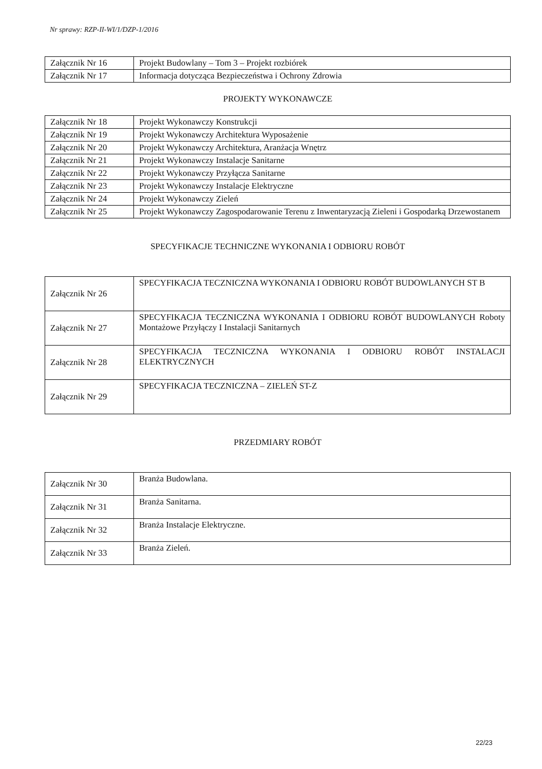Nr sprawy: RZP-II-WI/1/DZP-1/2016
| Załącznik Nr 16 | Projekt Budowlany – Tom 3 – Projekt rozbiórek |
| Załącznik Nr 17 | Informacja dotycząca Bezpieczeństwa i Ochrony Zdrowia |
PROJEKTY WYKONAWCZE
| Załącznik Nr 18 | Projekt Wykonawczy Konstrukcji |
| Załącznik Nr 19 | Projekt Wykonawczy Architektura Wyposażenie |
| Załącznik Nr 20 | Projekt Wykonawczy Architektura, Aranżacja Wnętrz |
| Załącznik Nr 21 | Projekt Wykonawczy Instalacje Sanitarne |
| Załącznik Nr 22 | Projekt Wykonawczy Przyłącza Sanitarne |
| Załącznik Nr 23 | Projekt Wykonawczy Instalacje Elektryczne |
| Załącznik Nr 24 | Projekt Wykonawczy Zieleń |
| Załącznik Nr 25 | Projekt Wykonawczy Zagospodarowanie Terenu z Inwentaryzacją Zieleni i Gospodarką Drzewostanem |
SPECYFIKACJE TECHNICZNE WYKONANIA I ODBIORU ROBÓT
| Załącznik Nr 26 | SPECYFIKACJA TECZNICZNA WYKONANIA I ODBIORU ROBÓT BUDOWLANYCH ST B |
| Załącznik Nr 27 | SPECYFIKACJA TECZNICZNA WYKONANIA I ODBIORU ROBÓT BUDOWLANYCH Roboty Montażowe Przyłączy I Instalacji Sanitarnych |
| Załącznik Nr 28 | SPECYFIKACJA TECZNICZNA WYKONANIA I ODBIORU ROBÓT INSTALACJI ELEKTRYCZNYCH |
| Załącznik Nr 29 | SPECYFIKACJA TECZNICZNA – ZIELEŃ ST-Z |
PRZEDMIARY ROBÓT
| Załącznik Nr 30 | Branża Budowlana. |
| Załącznik Nr 31 | Branża Sanitarna. |
| Załącznik Nr 32 | Branża Instalacje Elektryczne. |
| Załącznik Nr 33 | Branża Zieleń. |
22/23